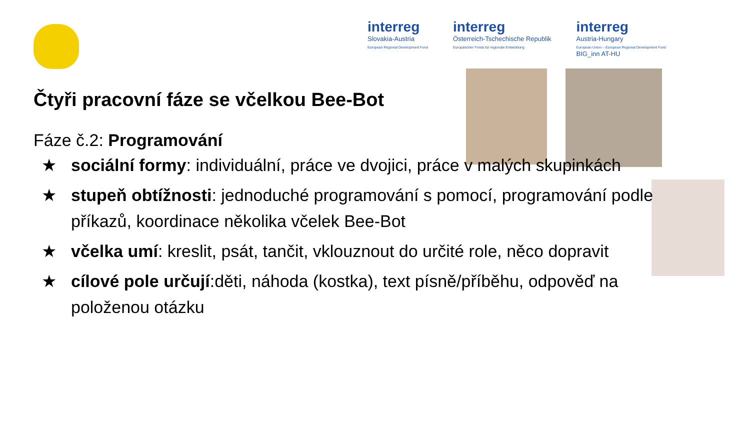interreg
Slovakia-Austria
European Regional Development Fund
interreg
Österreich-Tschechische Republik
Europäischer Fonds für regionale Entwicklung
interreg
Austria-Hungary
European Union – European Regional Development Fund
BIG_inn AT-HU
Čtyři pracovní fáze se včelkou Bee-Bot
Fáze č.2: Programování
★ sociální formy: individuální, práce ve dvojici, práce v malých skupinkách
★ stupeň obtížnosti: jednoduché programování s pomocí, programování podle příkazů, koordinace několika včelek Bee-Bot
★ včelka umí: kreslit, psát, tančit, vklouznout do určité role, něco dopravit
★ cílové pole určují:děti, náhoda (kostka), text písně/příběhu, odpověď na položenou otázku